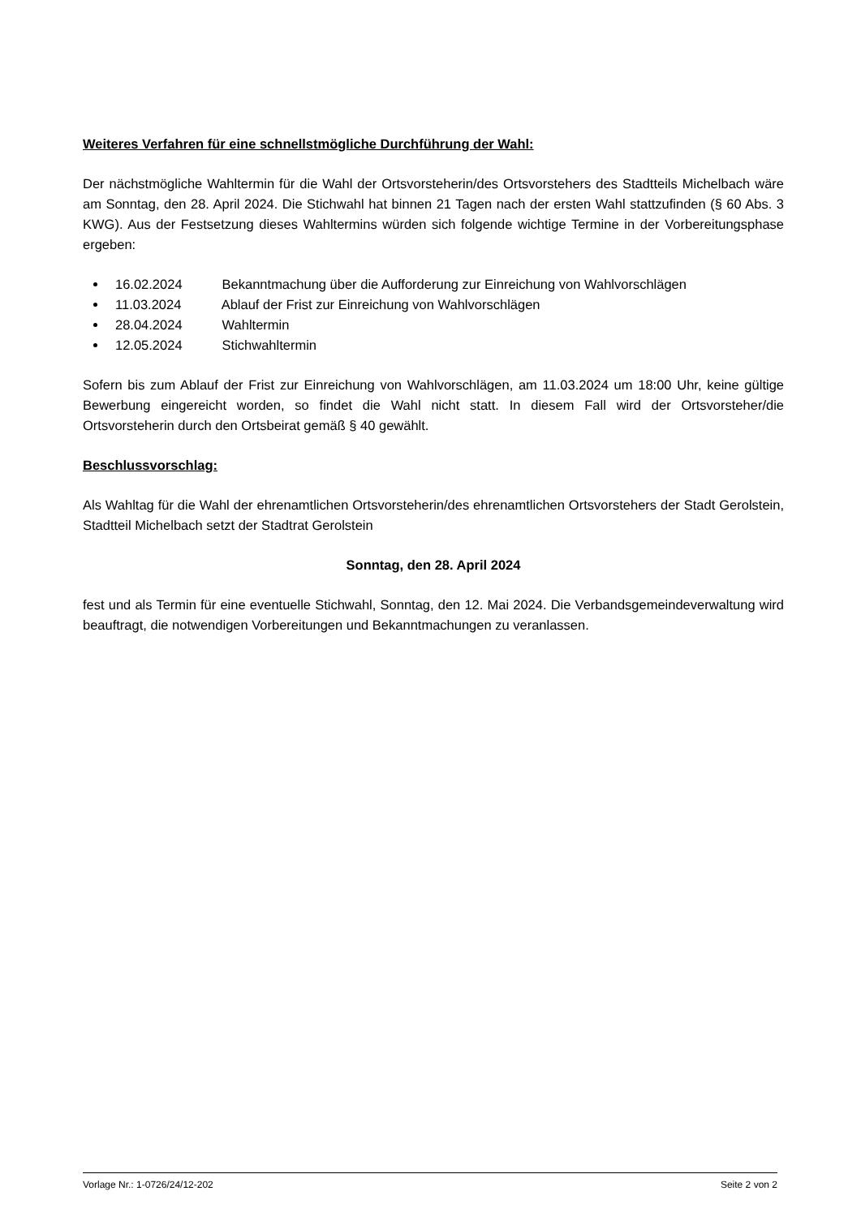Weiteres Verfahren für eine schnellstmögliche Durchführung der Wahl:
Der nächstmögliche Wahltermin für die Wahl der Ortsvorsteherin/des Ortsvorstehers des Stadtteils Michelbach wäre am Sonntag, den 28. April 2024. Die Stichwahl hat binnen 21 Tagen nach der ersten Wahl stattzufinden (§ 60 Abs. 3 KWG). Aus der Festsetzung dieses Wahltermins würden sich folgende wichtige Termine in der Vorbereitungsphase ergeben:
16.02.2024 Bekanntmachung über die Aufforderung zur Einreichung von Wahlvorschlägen
11.03.2024 Ablauf der Frist zur Einreichung von Wahlvorschlägen
28.04.2024 Wahltermin
12.05.2024 Stichwahltermin
Sofern bis zum Ablauf der Frist zur Einreichung von Wahlvorschlägen, am 11.03.2024 um 18:00 Uhr, keine gültige Bewerbung eingereicht worden, so findet die Wahl nicht statt. In diesem Fall wird der Ortsvorsteher/die Ortsvorsteherin durch den Ortsbeirat gemäß § 40 gewählt.
Beschlussvorschlag:
Als Wahltag für die Wahl der ehrenamtlichen Ortsvorsteherin/des ehrenamtlichen Ortsvorstehers der Stadt Gerolstein, Stadtteil Michelbach setzt der Stadtrat Gerolstein
Sonntag, den 28. April 2024
fest und als Termin für eine eventuelle Stichwahl, Sonntag, den 12. Mai 2024. Die Verbandsgemeindeverwaltung wird beauftragt, die notwendigen Vorbereitungen und Bekanntmachungen zu veranlassen.
Vorlage Nr.: 1-0726/24/12-202 Seite 2 von 2